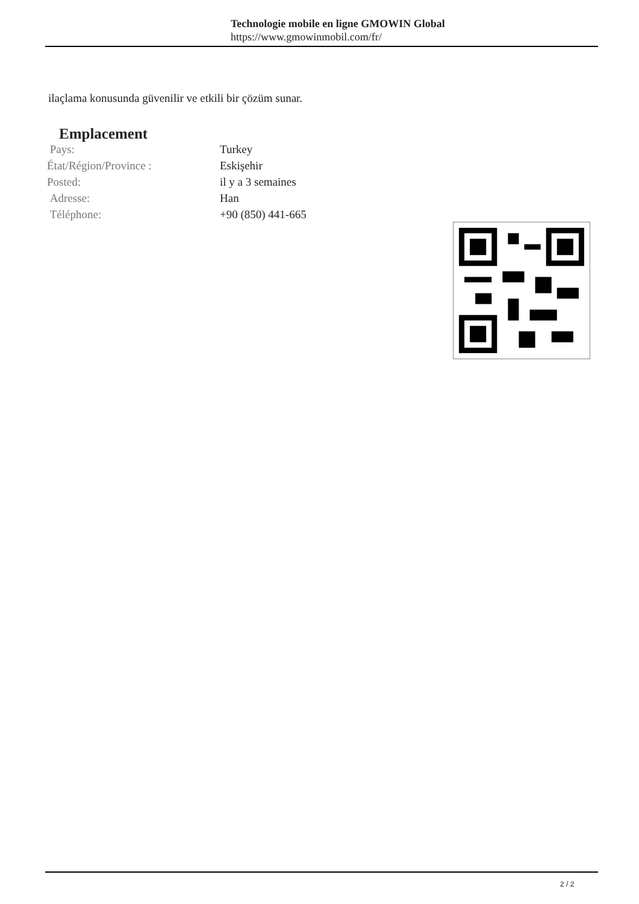Technologie mobile en ligne GMOWIN Global
https://www.gmowinmobil.com/fr/
ilaçlama konusunda güvenilir ve etkili bir çözüm sunar.
Emplacement
| Pays: | Turkey |
| État/Région/Province : | Eskişehir |
| Posted: | il y a 3 semaines |
| Adresse: | Han |
| Téléphone: | +90 (850) 441-665 |
2 / 2